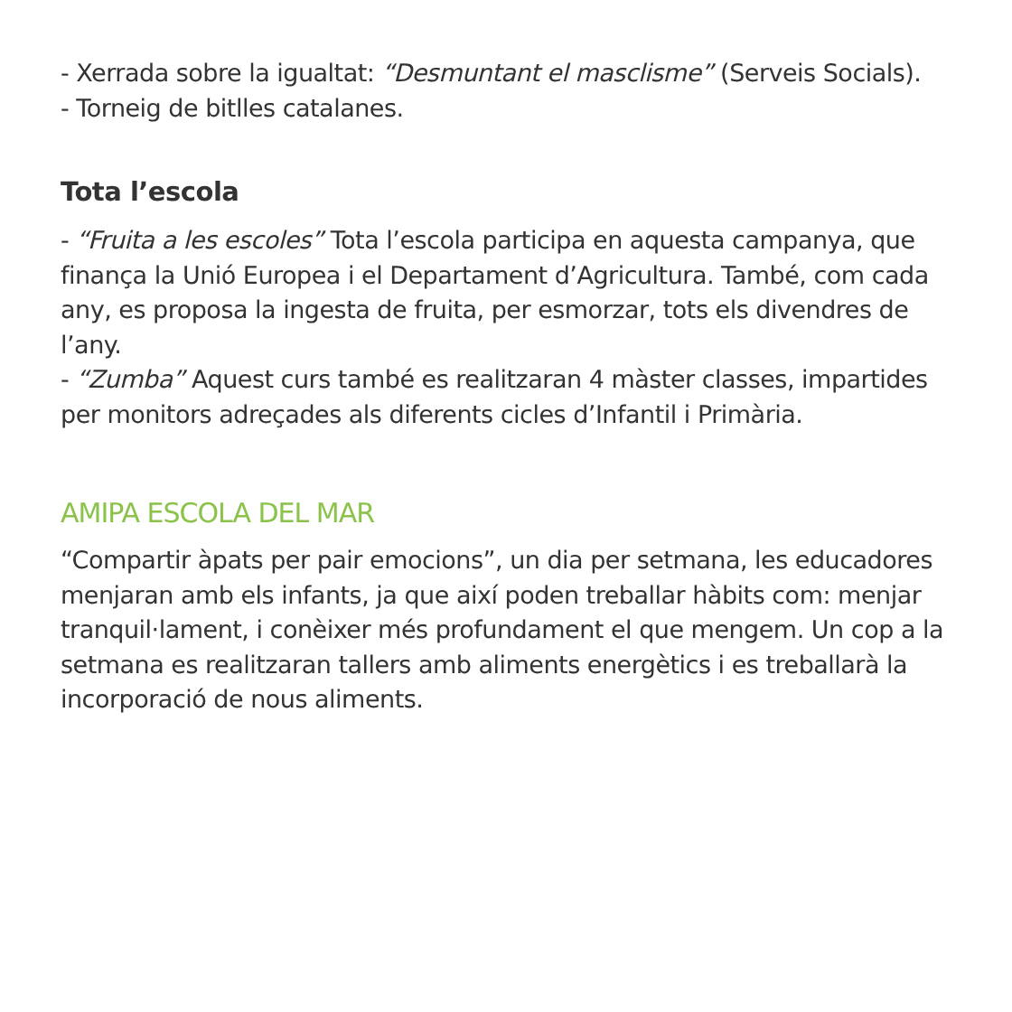- Xerrada sobre la igualtat: “Desmuntant el masclisme” (Serveis Socials).
- Torneig de bitlles catalanes.
Tota l’escola
- “Fruita a les escoles” Tota l’escola participa en aquesta campanya, que finança la Unió Europea i el Departament d’Agricultura. També, com cada any, es proposa la ingesta de fruita, per esmorzar, tots els divendres de l’any.
- “Zumba” Aquest curs també es realitzaran 4 màster classes, impartides per monitors adreçades als diferents cicles d’Infantil i Primària.
AMIPA ESCOLA DEL MAR
“Compartir àpats per pair emocions”, un dia per setmana, les educadores menjaran amb els infants, ja que així poden treballar hàbits com: menjar tranquil·lament, i conèixer més profundament el que mengem. Un cop a la setmana es realitzaran tallers amb aliments energètics i es treballarà la incorporació de nous aliments.